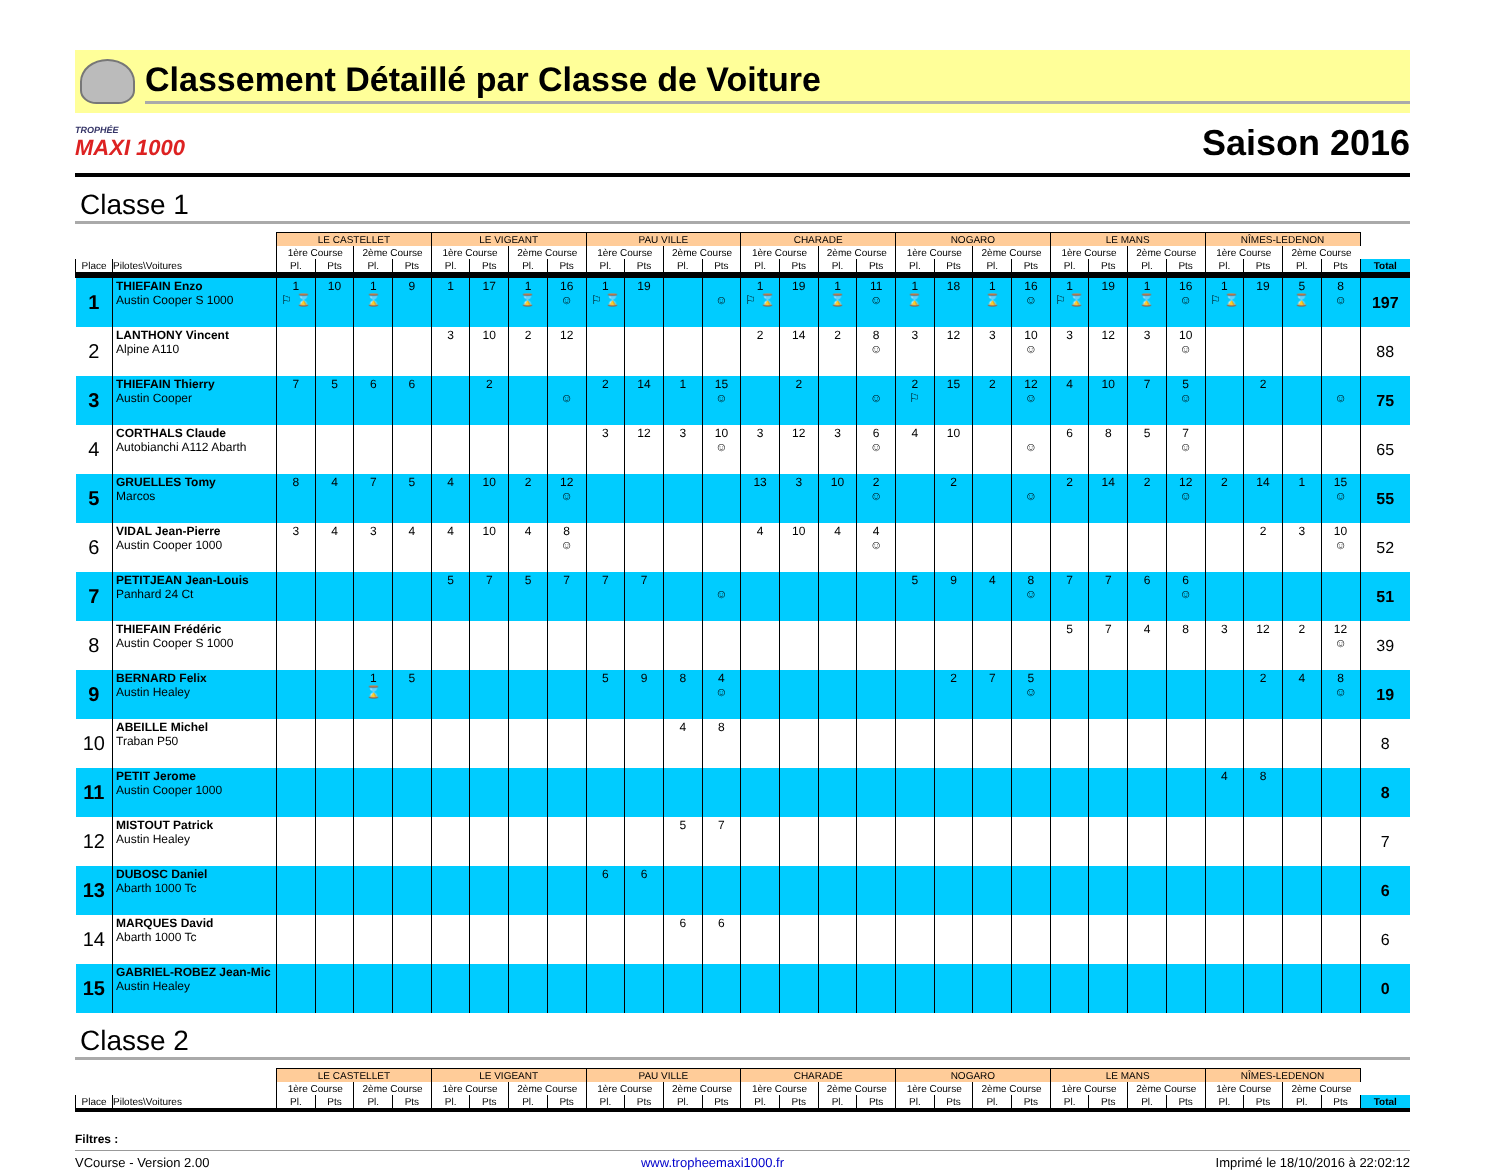Classement Détaillé par Classe de Voiture
TROPHÉE
MAXI 1000
Saison 2016
Classe 1
| | | LE CASTELLET | | | | LE VIGEANT | | | | PAU VILLE | | | | CHARADE | | | | NOGARO | | | | LE MANS | | | | NÎMES-LEDENON | | | | |
| --- | --- | --- | --- | --- | --- | --- | --- | --- | --- | --- | --- | --- | --- | --- | --- | --- | --- | --- | --- | --- | --- | --- | --- | --- | --- | --- | --- | --- | --- | --- |
| | | 1ère Course | | 2ème Course | | 1ère Course | | 2ème Course | | 1ère Course | | 2ème Course | | 1ère Course | | 2ème Course | | 1ère Course | | 2ème Course | | 1ère Course | | 2ème Course | | 1ère Course | | 2ème Course | | |
| Place | Pilotes\Voitures | Pl. | Pts | Pl. | Pts | Pl. | Pts | Pl. | Pts | Pl. | Pts | Pl. | Pts | Pl. | Pts | Pl. | Pts | Pl. | Pts | Pl. | Pts | Pl. | Pts | Pl. | Pts | Pl. | Pts | Pl. | Pts | Total |
| 1 | THIEFAIN Enzo Austin Cooper S 1000 | 1 ⚐ ⌛ | 10 | 1 ⌛ | 9 | 1 | 17 | 1 ⌛ | 16 ☺ | 1 ⚐ ⌛ | 19 | | ☺ | 1 ⚐ ⌛ | 19 | 1 ⌛ | 11 ☺ | 1 ⌛ | 18 | 1 ⌛ | 16 ☺ | 1 ⚐ ⌛ | 19 | 1 ⌛ | 16 ☺ | 1 ⚐ ⌛ | 19 | 5 ⌛ | 8 ☺ | 197 |
| 2 | LANTHONY Vincent Alpine A110 | | | | | 3 | 10 | 2 | 12 | | | | | 2 | 14 | 2 | 8 ☺ | 3 | 12 | 3 | 10 ☺ | 3 | 12 | 3 | 10 ☺ | | | | | 88 |
| 3 | THIEFAIN Thierry Austin Cooper | 7 | 5 | 6 | 6 | | 2 | | ☺ | 2 | 14 | 1 | 15 ☺ | | 2 | | ☺ | 2 ⚐ | 15 | 2 | 12 ☺ | 4 | 10 | 7 | 5 ☺ | | 2 | | ☺ | 75 |
| 4 | CORTHALS Claude Autobianchi A112 Abarth | | | | | | | | | 3 | 12 | 3 | 10 ☺ | 3 | 12 | 3 | 6 ☺ | 4 | 10 | | ☺ | 6 | 8 | 5 | 7 ☺ | | | | | 65 |
| 5 | GRUELLES Tomy Marcos | 8 | 4 | 7 | 5 | 4 | 10 | 2 | 12 ☺ | | | | | 13 | 3 | 10 | 2 ☺ | | 2 | | ☺ | 2 | 14 | 2 | 12 ☺ | 2 | 14 | 1 | 15 ☺ | 55 |
| 6 | VIDAL Jean-Pierre Austin Cooper 1000 | 3 | 4 | 3 | 4 | 4 | 10 | 4 | 8 ☺ | | | | | 4 | 10 | 4 | 4 ☺ | | | | | | | | | | 2 | 3 | 10 ☺ | 52 |
| 7 | PETITJEAN Jean-Louis Panhard 24 Ct | | | | | 5 | 7 | 5 | 7 | 7 | 7 | | ☺ | | | | | 5 | 9 | 4 | 8 ☺ | 7 | 7 | 6 | 6 ☺ | | | | | 51 |
| 8 | THIEFAIN Frédéric Austin Cooper S 1000 | | | | | | | | | | | | | | | | | | | | | 5 | 7 | 4 | 8 | 3 | 12 | 2 | 12 ☺ | 39 |
| 9 | BERNARD Felix Austin Healey | | | 1 ⌛ | 5 | | | | | 5 | 9 | 8 | 4 ☺ | | | | | | 2 | 7 | 5 ☺ | | | | | | 2 | 4 | 8 ☺ | 19 |
| 10 | ABEILLE Michel Traban P50 | | | | | | | | | | | 4 | 8 | | | | | | | | | | | | | | | | | 8 |
| 11 | PETIT Jerome Austin Cooper 1000 | | | | | | | | | | | | | | | | | | | | | | | | | 4 | 8 | | | 8 |
| 12 | MISTOUT Patrick Austin Healey | | | | | | | | | | | 5 | 7 | | | | | | | | | | | | | | | | | 7 |
| 13 | DUBOSC Daniel Abarth 1000 Tc | | | | | | | | | 6 | 6 | | | | | | | | | | | | | | | | | | | 6 |
| 14 | MARQUES David Abarth 1000 Tc | | | | | | | | | | | 6 | 6 | | | | | | | | | | | | | | | | | 6 |
| 15 | GABRIEL-ROBEZ Jean-Mic Austin Healey | | | | | | | | | | | | | | | | | | | | | | | | | | | | | 0 |
Classe 2
| | | LE CASTELLET | | | | LE VIGEANT | | | | PAU VILLE | | | | CHARADE | | | | NOGARO | | | | LE MANS | | | | NÎMES-LEDENON | | | | |
| --- | --- | --- | --- | --- | --- | --- | --- | --- | --- | --- | --- | --- | --- | --- | --- | --- | --- | --- | --- | --- | --- | --- | --- | --- | --- | --- | --- | --- | --- | --- |
| | | 1ère Course | | 2ème Course | | 1ère Course | | 2ème Course | | 1ère Course | | 2ème Course | | 1ère Course | | 2ème Course | | 1ère Course | | 2ème Course | | 1ère Course | | 2ème Course | | 1ère Course | | 2ème Course | | |
| Place | Pilotes\Voitures | Pl. | Pts | Pl. | Pts | Pl. | Pts | Pl. | Pts | Pl. | Pts | Pl. | Pts | Pl. | Pts | Pl. | Pts | Pl. | Pts | Pl. | Pts | Pl. | Pts | Pl. | Pts | Pl. | Pts | Pl. | Pts | Total |
Filtres :
VCourse - Version 2.00 www.tropheemaxi1000.fr Imprimé le 18/10/2016 à 22:02:12